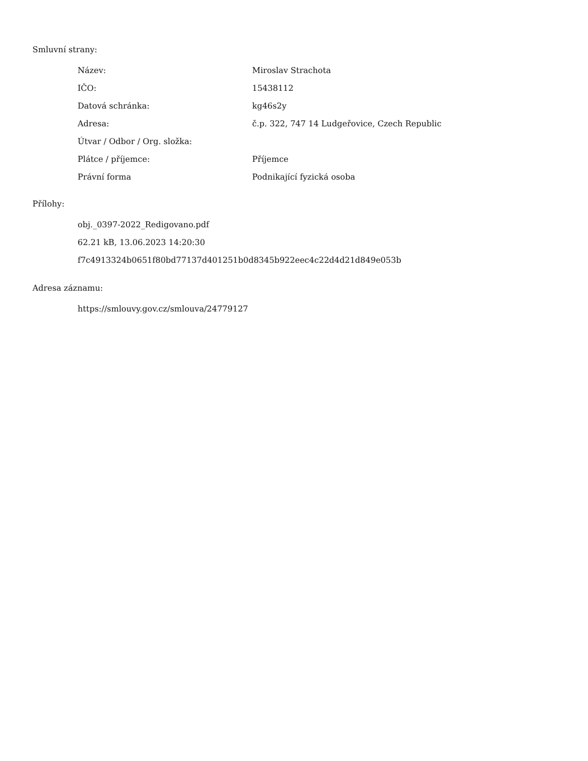Smluvní strany:
| Název: | Miroslav Strachota |
| IČO: | 15438112 |
| Datová schránka: | kg46s2y |
| Adresa: | č.p. 322, 747 14 Ludgeřovice, Czech Republic |
| Útvar / Odbor / Org. složka: | |
| Plátce / příjemce: | Příjemce |
| Právní forma | Podnikající fyzická osoba |
Přílohy:
obj._0397-2022_Redigovano.pdf
62.21 kB, 13.06.2023 14:20:30
f7c4913324b0651f80bd77137d401251b0d8345b922eec4c22d4d21d849e053b
Adresa záznamu:
https://smlouvy.gov.cz/smlouva/24779127